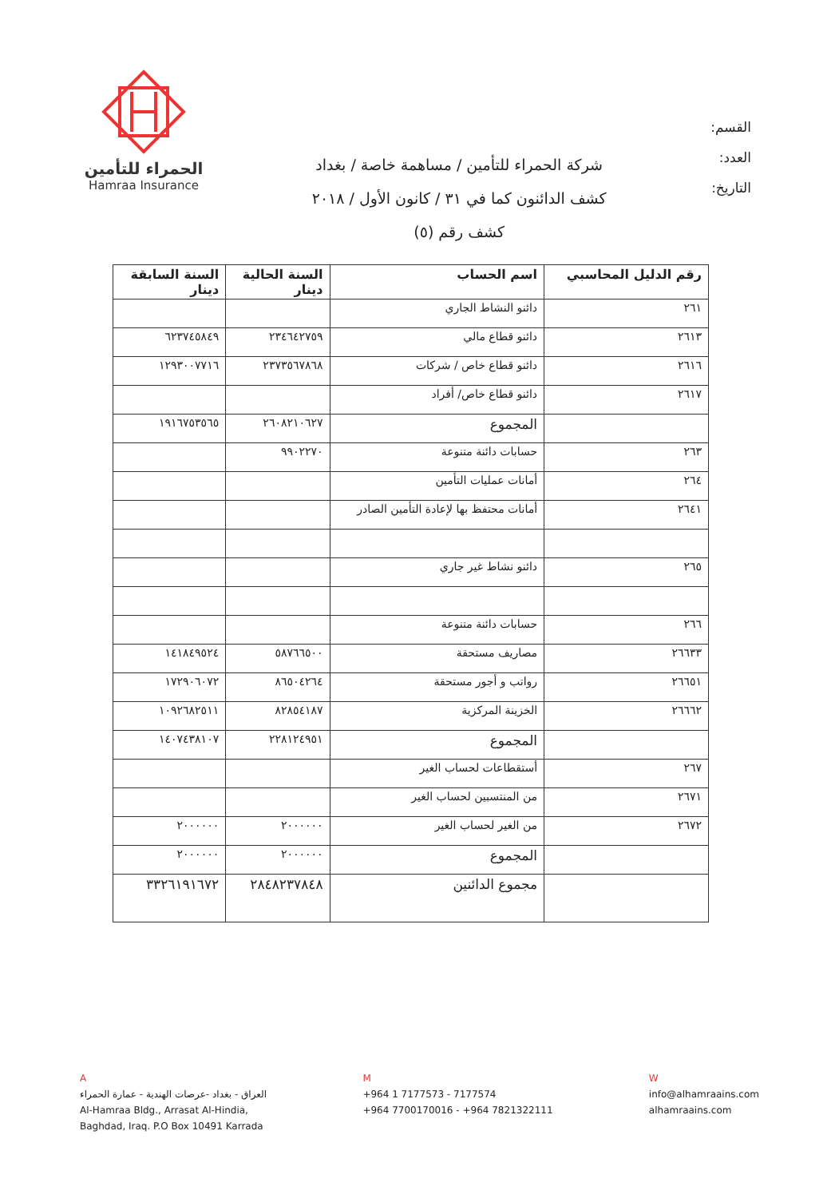الحمراء للتأمين
Hamraa Insurance
شركة الحمراء للتأمين / مساهمة خاصة / بغداد
كشف الدائنون كما في ٣١ / كانون الأول / ٢٠١٨
كشف رقم (٥)
القسم:
العدد:
التاريخ:
| رقم الدليل المحاسبي | اسم الحساب | السنة الحالية دينار | السنة السابقة دينار |
| --- | --- | --- | --- |
| ٢٦١ | دائنو النشاط الجاري | | |
| ٢٦١٣ | دائنو قطاع مالي | ٢٣٤٦٤٢٧٥٩ | ٦٢٣٧٤٥٨٤٩ |
| ٢٦١٦ | دائنو قطاع خاص / شركات | ٢٣٧٣٥٦٧٨٦٨ | ١٢٩٣٠٠٧٧١٦ |
| ٢٦١٧ | دائنو قطاع خاص/ أفراد | | |
| | المجموع | ٢٦٠٨٢١٠٦٢٧ | ١٩١٦٧٥٣٥٦٥ |
| ٢٦٣ | حسابات دائنة متنوعة | ٩٩٠٢٢٧٠ | |
| ٢٦٤ | أمانات عمليات التأمين | | |
| ٢٦٤١ | أمانات محتفظ بها لإعادة التأمين الصادر | | |
| ٢٦٥ | دائنو نشاط غير جاري | | |
| ٢٦٦ | حسابات دائنة متنوعة | | |
| ٢٦٦٣٣ | مصاريف مستحقة | ٥٨٧٦٦٥٠٠ | ١٤١٨٤٩٥٢٤ |
| ٢٦٦٥١ | رواتب و أجور مستحقة | ٨٦٥٠٤٢٦٤ | ١٧٢٩٠٦٠٧٢ |
| ٢٦٦٦٢ | الخزينة المركزية | ٨٢٨٥٤١٨٧ | ١٠٩٢٦٨٢٥١١ |
| | المجموع | ٢٢٨١٢٤٩٥١ | ١٤٠٧٤٣٨١٠٧ |
| ٢٦٧ | أستقطاعات لحساب الغير | | |
| ٢٦٧١ | من المنتسبين لحساب الغير | | |
| ٢٦٧٢ | من الغير لحساب الغير | ٢٠٠٠٠٠٠ | ٢٠٠٠٠٠٠ |
| | المجموع | ٢٠٠٠٠٠٠ | ٢٠٠٠٠٠٠ |
| | مجموع الدائنين | ٢٨٤٨٢٣٧٨٤٨ | ٣٣٢٦١٩١٦٧٢ |
A
العراق - بغداد -عرصات الهندية - عمارة الحمراء
Al-Hamraa Bldg., Arrasat Al-Hindia,
Baghdad, Iraq. P.O Box 10491 Karrada
M
+964 1 7177573 - 7177574
+964 7700170016 - +964 7821322111
W
info@alhamraains.com
alhamraains.com